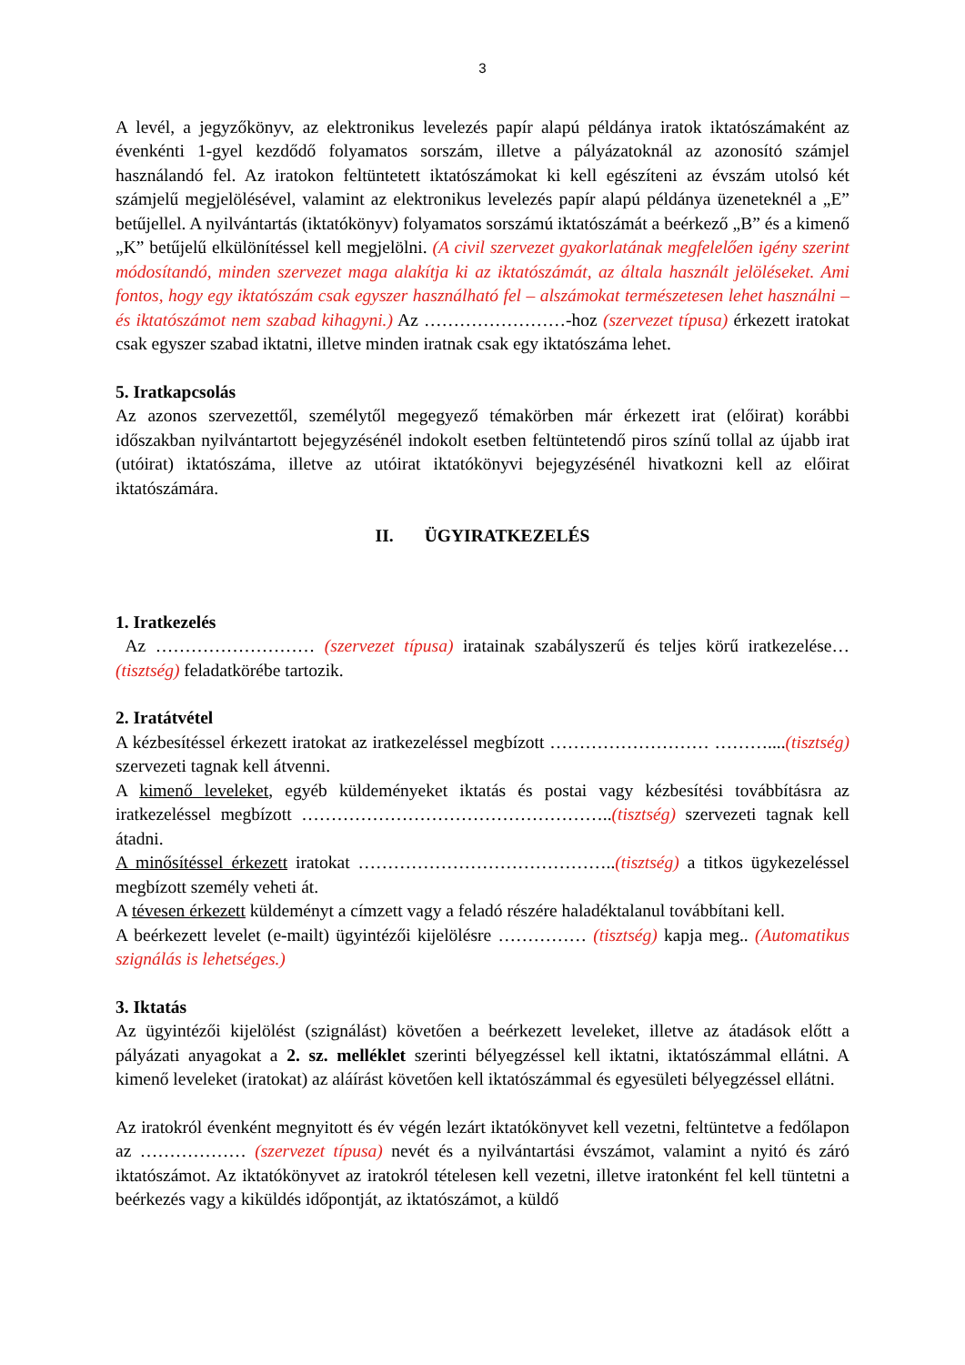3
A levél, a jegyzőkönyv, az elektronikus levelezés papír alapú példánya iratok iktatószámaként az évenkénti 1-gyel kezdődő folyamatos sorszám, illetve a pályázatoknál az azonosító számjel használandó fel. Az iratokon feltüntetett iktatószámokat ki kell egészíteni az évszám utolsó két számjelű megjelölésével, valamint az elektronikus levelezés papír alapú példánya üzeneteknél a „E” betűjellel. A nyilvántartás (iktatókönyv) folyamatos sorszámú iktatószámát a beérkező „B” és a kimenő „K” betűjelű elkülönítéssel kell megjelölni. (A civil szervezet gyakorlatának megfelelően igény szerint módosítandó, minden szervezet maga alakítja ki az iktatószámát, az általa használt jelöléseket. Ami fontos, hogy egy iktatószám csak egyszer használható fel – alszámokat természetesen lehet használni – és iktatószámot nem szabad kihagyni.) Az ……………………-hoz (szervezet típusa) érkezett iratokat csak egyszer szabad iktatni, illetve minden iratnak csak egy iktatószáma lehet.
5. Iratkapcsolás
Az azonos szervezettől, személytől megegyező témakörben már érkezett irat (előirat) korábbi időszakban nyilvántartott bejegyzésénél indokolt esetben feltüntetendő piros színű tollal az újabb irat (utóirat) iktatószáma, illetve az utóirat iktatókönyvi bejegyzésénél hivatkozni kell az előirat iktatószámára.
II. ÜGYIRATKEZELÉS
1. Iratkezelés
Az ……………………… (szervezet típusa) iratainak szabályszerű és teljes körű iratkezelése… (tisztség) feladatkörébe tartozik.
2. Iratátvétel
A kézbesítéssel érkezett iratokat az iratkezeléssel megbízott ……………………… ………....(tisztség) szervezeti tagnak kell átvenni.
A kimenő leveleket, egyéb küldeményeket iktatás és postai vagy kézbesítési továbbításra az iratkezeléssel megbízott ……………………………………………..(tisztség) szervezeti tagnak kell átadni.
A minősítéssel érkezett iratokat ……………………………………..(tisztség) a titkos ügykezeléssel megbízott személy veheti át.
A tévesen érkezett küldeményt a címzett vagy a feladó részére haladéktalanul továbbítani kell.
A beérkezett levelet (e-mailt) ügyintézői kijelölésre …………… (tisztség) kapja meg.. (Automatikus szignálás is lehetséges.)
3. Iktatás
Az ügyintézői kijelölést (szignálást) követően a beérkezett leveleket, illetve az átadások előtt a pályázati anyagokat a 2. sz. melléklet szerinti bélyegzéssel kell iktatni, iktatószámmal ellátni. A kimenő leveleket (iratokat) az aláírást követően kell iktatószámmal és egyesületi bélyegzéssel ellátni.
Az iratokról évenként megnyitott és év végén lezárt iktatókönyvet kell vezetni, feltüntetve a fedőlapon az ……………… (szervezet típusa) nevét és a nyilvántartási évszámot, valamint a nyitó és záró iktatószámot. Az iktatókönyvet az iratokról tételesen kell vezetni, illetve iratonként fel kell tüntetni a beérkezés vagy a kiküldés időpontját, az iktatószámot, a küldő